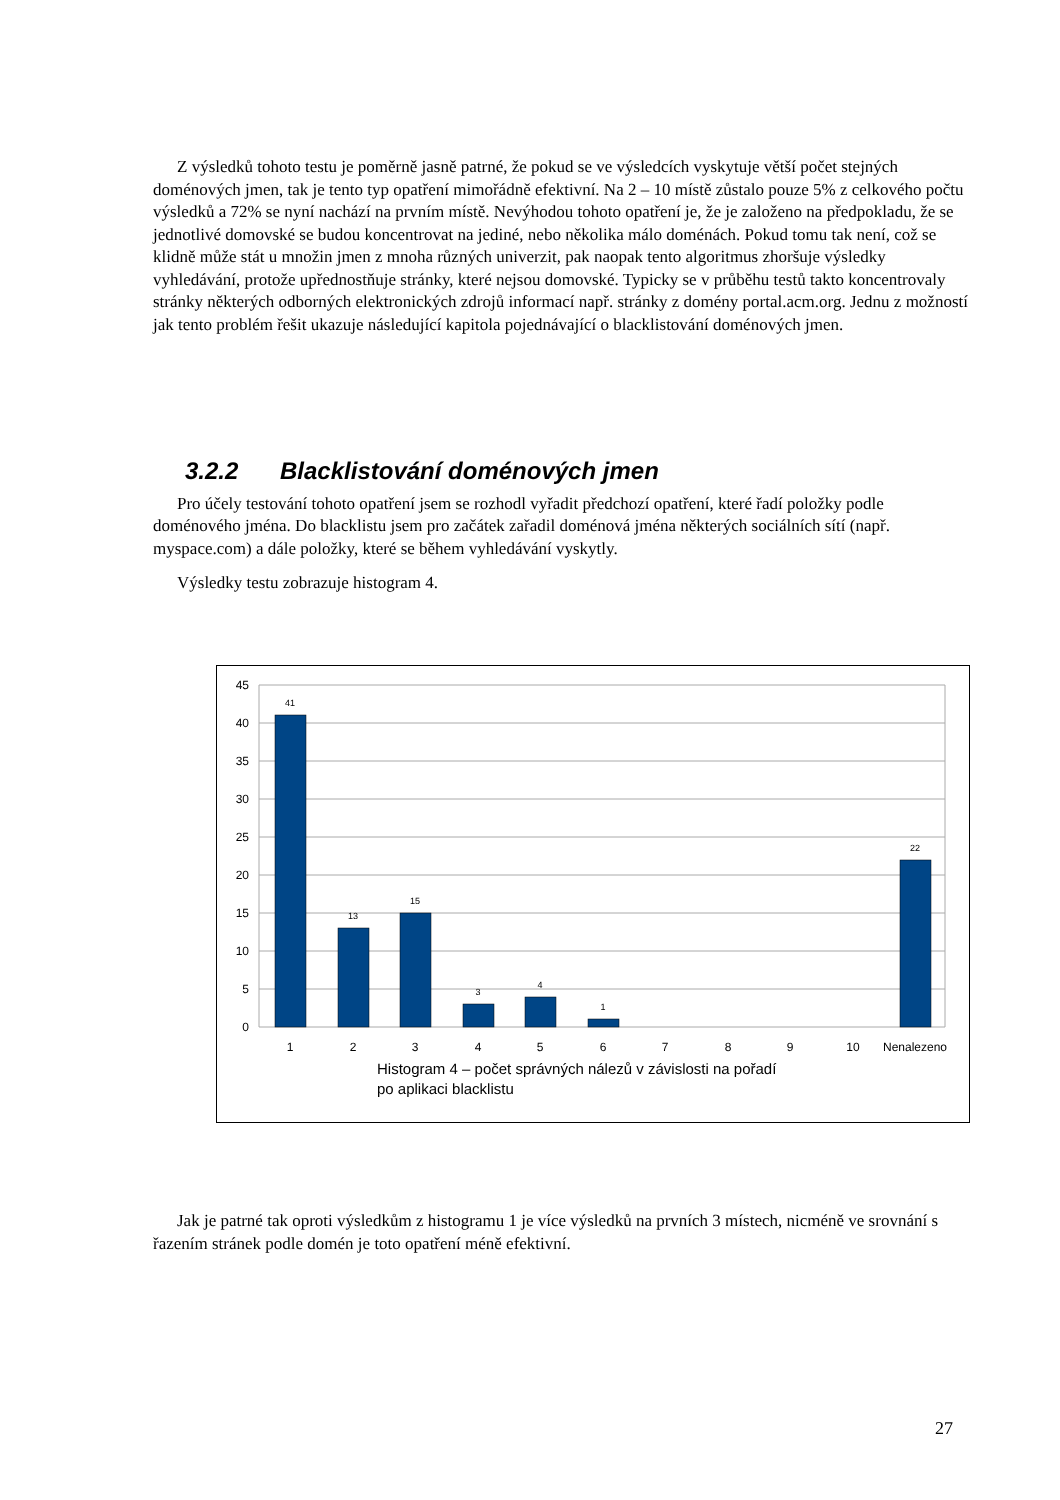Z výsledků tohoto testu je poměrně jasně patrné, že pokud se ve výsledcích vyskytuje větší počet stejných doménových jmen, tak je tento typ opatření mimořádně efektivní. Na 2 – 10 místě zůstalo pouze 5% z celkového počtu výsledků a 72% se nyní nachází na prvním místě. Nevýhodou tohoto opatření je, že je založeno na předpokladu, že se jednotlivé domovské se budou koncentrovat na jediné, nebo několika málo doménách. Pokud tomu tak není, což se klidně může stát u množin jmen z mnoha různých univerzit, pak naopak tento algoritmus zhoršuje výsledky vyhledávání, protože upřednostňuje stránky, které nejsou domovské. Typicky se v průběhu testů takto koncentrovaly stránky některých odborných elektronických zdrojů informací např. stránky z domény portal.acm.org. Jednu z možností jak tento problém řešit ukazuje následující kapitola pojednávající o blacklistování doménových jmen.
3.2.2 Blacklistování doménových jmen
Pro účely testování tohoto opatření jsem se rozhodl vyřadit předchozí opatření, které řadí položky podle doménového jména. Do blacklistu jsem pro začátek zařadil doménová jména některých sociálních sítí (např. myspace.com) a dále položky, které se během vyhledávání vyskytly.
Výsledky testu zobrazuje histogram 4.
45
40
35
30
25
20
15
10
5
0
41
13
15
3
4
1
22
1
2
3
4
5
6
7
8
9
10
Nenalezeno
Histogram 4 – počet správných nálezů v závislosti na pořadí
po aplikaci blacklistu
Jak je patrné tak oproti výsledkům z histogramu 1 je více výsledků na prvních 3 místech, nicméně ve srovnání s řazením stránek podle domén je toto opatření méně efektivní.
27